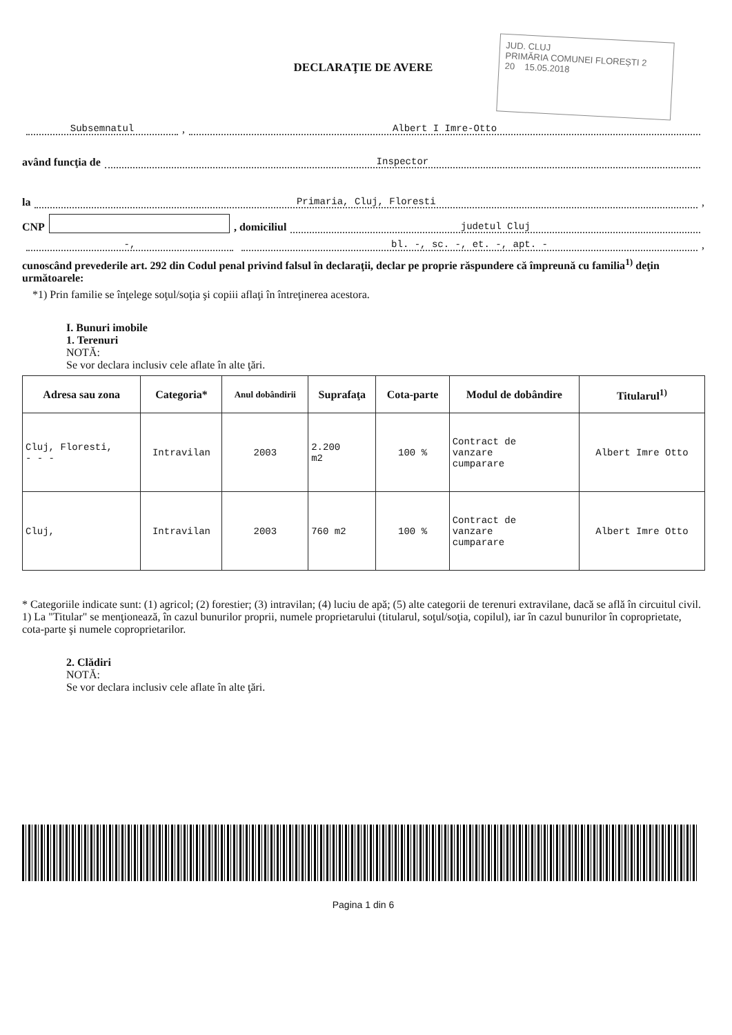JUD. CLUJ
PRIMĂRIA COMUNEI FLOREȘTI 2
20 15.05.2018
DECLARAŢIE DE AVERE
Subsemnatul, Albert I Imre-Otto
având funcţia de Inspector
la Primaria, Cluj, Floresti,
CNP , domiciliul judetul Cluj
-, bl. -, sc. -, et. -, apt. -,
cunoscând prevederile art. 292 din Codul penal privind falsul în declaraţii, declar pe proprie răspundere că împreună cu familia<sup>1)</sup> deţin următoarele:
*1) Prin familie se înţelege soţul/soţia şi copiii aflaţi în întreţinerea acestora.
I. Bunuri imobile
1. Terenuri
NOTĂ:
Se vor declara inclusiv cele aflate în alte ţări.
| Adresa sau zona | Categoria* | Anul dobândirii | Suprafaţa | Cota-parte | Modul de dobândire | Titularul<sup>1)</sup> |
| --- | --- | --- | --- | --- | --- | --- |
| Cluj, Floresti, - - - | Intravilan | 2003 | 2.200 m2 | 100 % | Contract de vanzare cumparare | Albert Imre Otto |
| Cluj, | Intravilan | 2003 | 760 m2 | 100 % | Contract de vanzare cumparare | Albert Imre Otto |
* Categoriile indicate sunt: (1) agricol; (2) forestier; (3) intravilan; (4) luciu de apă; (5) alte categorii de terenuri extravilane, dacă se află în circuitul civil.
1) La "Titular" se menţionează, în cazul bunurilor proprii, numele proprietarului (titularul, soţul/soţia, copilul), iar în cazul bunurilor în coproprietate, cota-parte şi numele coproprietarilor.
2. Clădiri
NOTĂ:
Se vor declara inclusiv cele aflate în alte ţări.
Pagina 1 din 6